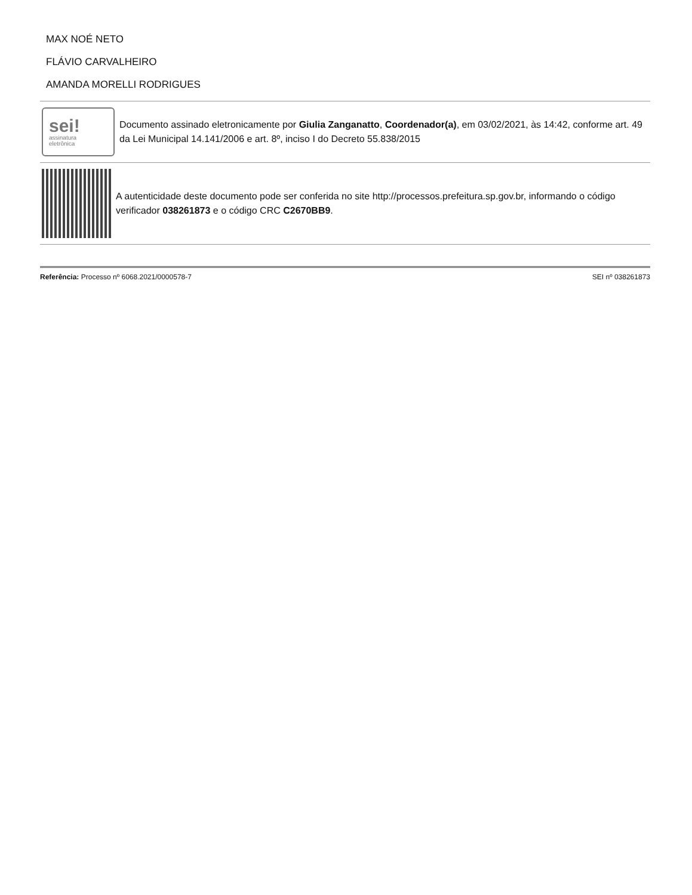MAX NOÉ NETO
FLÁVIO CARVALHEIRO
AMANDA MORELLI RODRIGUES
sei!
assinatura
eletrônica
Documento assinado eletronicamente por Giulia Zanganatto, Coordenador(a), em 03/02/2021, às 14:42, conforme art. 49 da Lei Municipal 14.141/2006 e art. 8º, inciso I do Decreto 55.838/2015
A autenticidade deste documento pode ser conferida no site http://processos.prefeitura.sp.gov.br, informando o código verificador 038261873 e o código CRC C2670BB9.
Referência: Processo nº 6068.2021/0000578-7
SEI nº 038261873